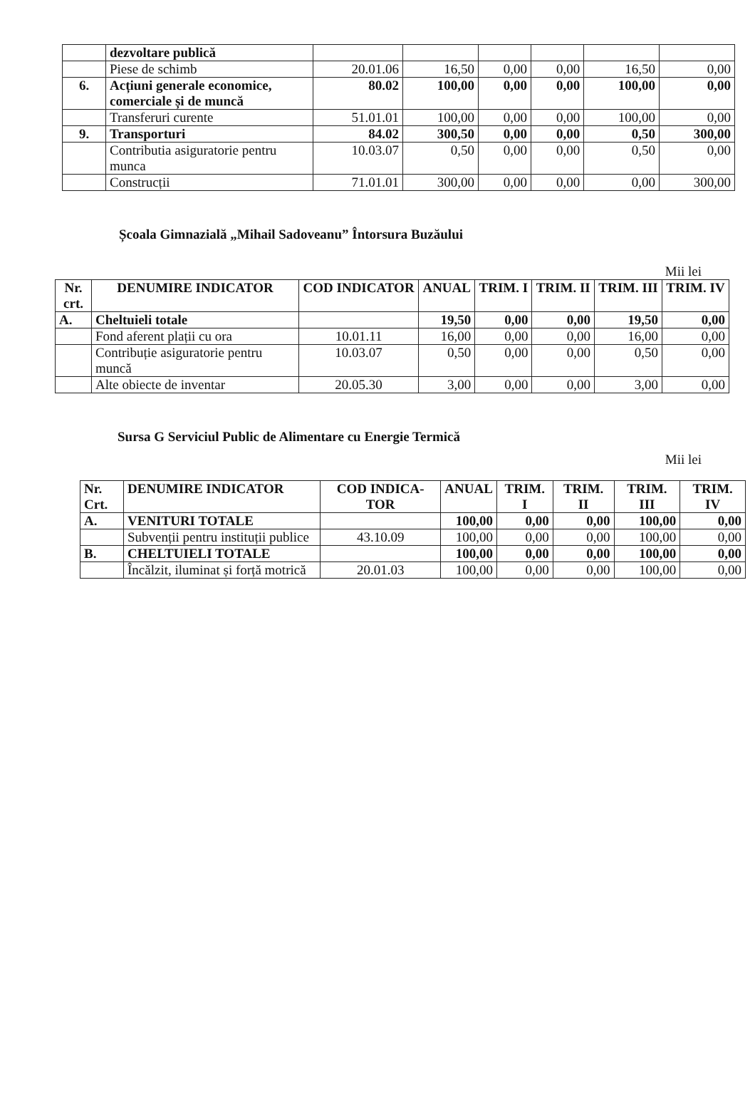| | dezvoltare publică | | | | | | |
| | Piese de schimb | 20.01.06 | 16,50 | 0,00 | 0,00 | 16,50 | 0,00 |
| 6. | Acțiuni generale economice, comerciale și de muncă | 80.02 | 100,00 | 0,00 | 0,00 | 100,00 | 0,00 |
| | Transferuri curente | 51.01.01 | 100,00 | 0,00 | 0,00 | 100,00 | 0,00 |
| 9. | Transporturi | 84.02 | 300,50 | 0,00 | 0,00 | 0,50 | 300,00 |
| | Contributia asiguratorie pentru munca | 10.03.07 | 0,50 | 0,00 | 0,00 | 0,50 | 0,00 |
| | Construcții | 71.01.01 | 300,00 | 0,00 | 0,00 | 0,00 | 300,00 |
Școala Gimnazială „Mihail Sadoveanu” Întorsura Buzăului
Mii lei
| Nr. crt. | DENUMIRE INDICATOR | COD INDICATOR | ANUAL | TRIM. I | TRIM. II | TRIM. III | TRIM. IV |
| --- | --- | --- | --- | --- | --- | --- | --- |
| A. | Cheltuieli totale | | 19,50 | 0,00 | 0,00 | 19,50 | 0,00 |
| | Fond aferent plații cu ora | 10.01.11 | 16,00 | 0,00 | 0,00 | 16,00 | 0,00 |
| | Contribuție asiguratorie pentru muncă | 10.03.07 | 0,50 | 0,00 | 0,00 | 0,50 | 0,00 |
| | Alte obiecte de inventar | 20.05.30 | 3,00 | 0,00 | 0,00 | 3,00 | 0,00 |
Sursa G Serviciul Public de Alimentare cu Energie Termică
Mii lei
| Nr. Crt. | DENUMIRE INDICATOR | COD INDICA-TOR | ANUAL | TRIM. I | TRIM. II | TRIM. III | TRIM. IV |
| --- | --- | --- | --- | --- | --- | --- | --- |
| A. | VENITURI TOTALE | | 100,00 | 0,00 | 0,00 | 100,00 | 0,00 |
| | Subvenții pentru instituții publice | 43.10.09 | 100,00 | 0,00 | 0,00 | 100,00 | 0,00 |
| B. | CHELTUIELI TOTALE | | 100,00 | 0,00 | 0,00 | 100,00 | 0,00 |
| | Încălzit, iluminat și forță motrică | 20.01.03 | 100,00 | 0,00 | 0,00 | 100,00 | 0,00 |